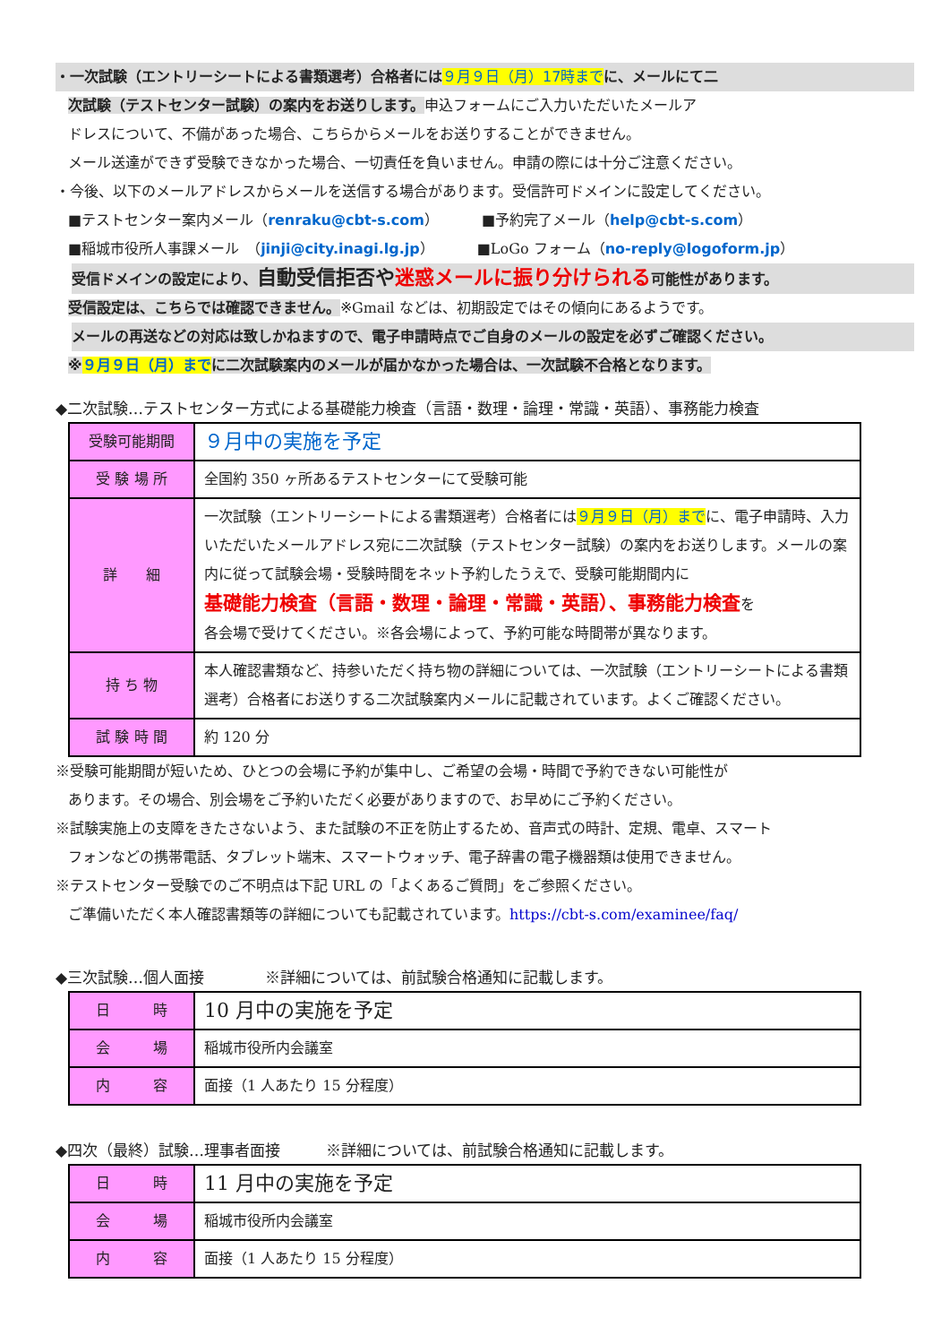・一次試験（エントリーシートによる書類選考）合格者には ９月９日（月）17時まで に、メールにて二
次試験（テストセンター試験）の案内をお送りします。申込フォームにご入力いただいたメールア
ドレスについて、不備があった場合、こちらからメールをお送りすることができません。
メール送達ができず受験できなかった場合、一切責任を負いません。申請の際には十分ご注意ください。
・今後、以下のメールアドレスからメールを送信する場合があります。受信許可ドメインに設定してください。
■テストセンター案内メール（renraku@cbt-s.com）　　　■予約完了メール（help@cbt-s.com）
■稲城市役所人事課メール　（jinji@city.inagi.lg.jp）　　　■LoGo フォーム（no-reply@logoform.jp）
受信ドメインの設定により、自動受信拒否や迷惑メールに振り分けられる可能性があります。
受信設定は、こちらでは確認できません。※Gmail などは、初期設定ではその傾向にあるようです。
メールの再送などの対応は致しかねますので、電子申請時点でご自身のメールの設定を必ずご確認ください。
※９月９日（月）までに二次試験案内のメールが届かなかった場合は、一次試験不合格となります。
◆二次試験…テストセンター方式による基礎能力検査（言語・数理・論理・常識・英語）、事務能力検査
| 受験可能期間 | ９月中の実施を予定 |
| 受 験 場 所 | 全国約 350 ヶ所あるテストセンターにて受験可能 |
| 詳 細 | 一次試験（エントリーシートによる書類選考）合格者には ９月９日（月）まで に、電子申請時、入力いただいたメールアドレス宛に二次試験（テストセンター試験）の案内をお送りします。メールの案内に従って試験会場・受験時間をネット予約したうえで、受験可能期間内に 基礎能力検査（言語・数理・論理・常識・英語）、事務能力検査 を 各会場で受けてください。※各会場によって、予約可能な時間帯が異なります。 |
| 持 ち 物 | 本人確認書類など、持参いただく持ち物の詳細については、一次試験（エントリーシートによる書類選考）合格者にお送りする二次試験案内メールに記載されています。よくご確認ください。 |
| 試 験 時 間 | 約 120 分 |
※受験可能期間が短いため、ひとつの会場に予約が集中し、ご希望の会場・時間で予約できない可能性が
あります。その場合、別会場をご予約いただく必要がありますので、お早めにご予約ください。
※試験実施上の支障をきたさないよう、また試験の不正を防止するため、音声式の時計、定規、電卓、スマート
フォンなどの携帯電話、タブレット端末、スマートウォッチ、電子辞書の電子機器類は使用できません。
※テストセンター受験でのご不明点は下記 URL の「よくあるご質問」をご参照ください。
ご準備いただく本人確認書類等の詳細についても記載されています。https://cbt-s.com/examinee/faq/
◆三次試験…個人面接　　　　※詳細については、前試験合格通知に記載します。
| 日 時 | 10 月中の実施を予定 |
| 会 場 | 稲城市役所内会議室 |
| 内 容 | 面接（1 人あたり 15 分程度） |
◆四次（最終）試験…理事者面接　　　※詳細については、前試験合格通知に記載します。
| 日 時 | 11 月中の実施を予定 |
| 会 場 | 稲城市役所内会議室 |
| 内 容 | 面接（1 人あたり 15 分程度） |